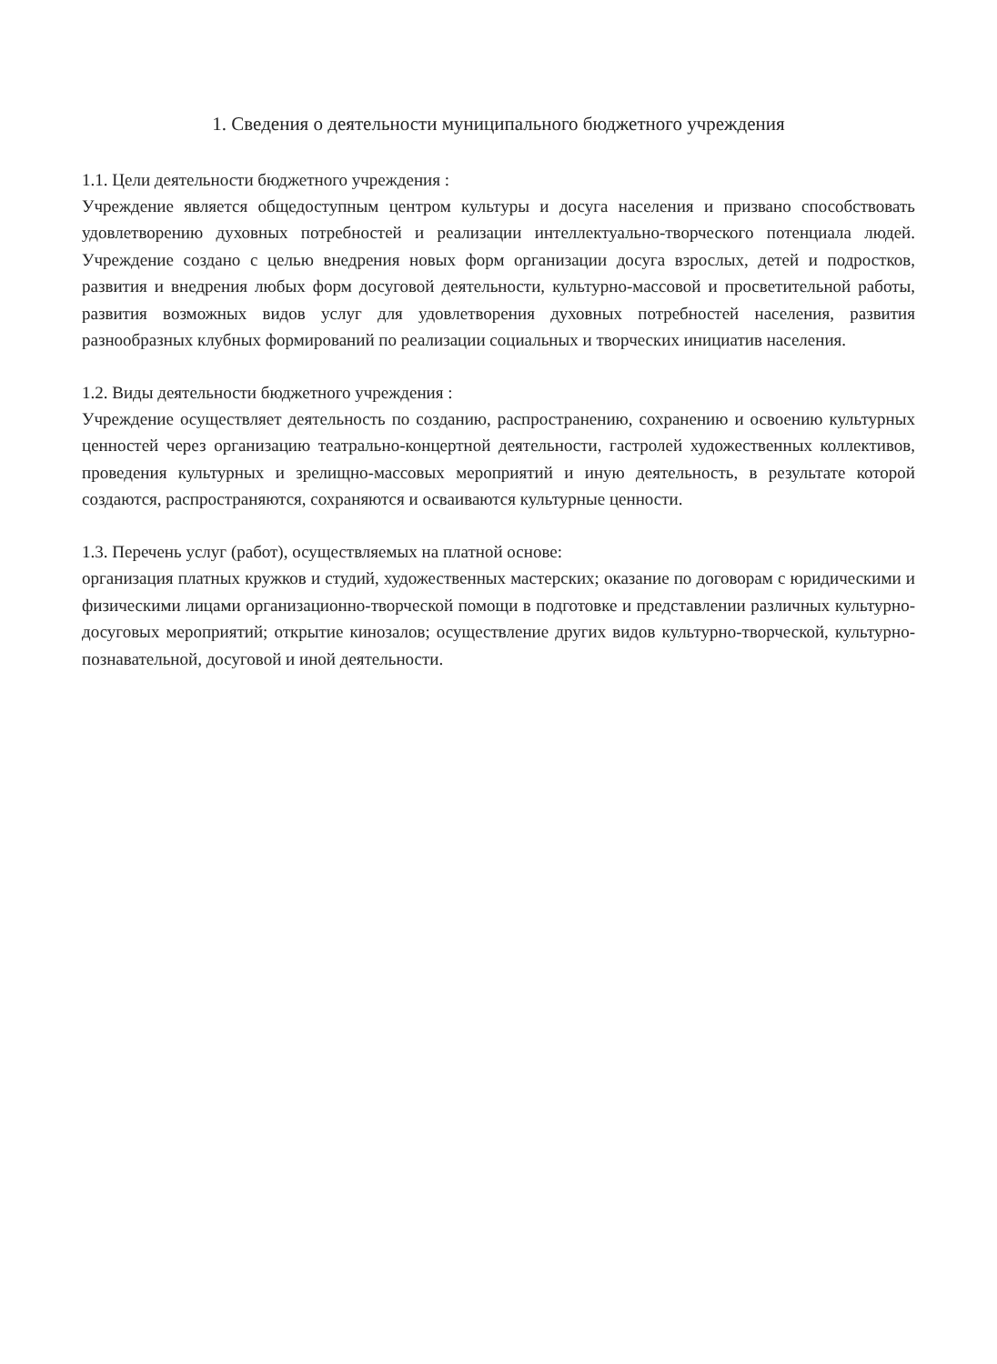1. Сведения о деятельности муниципального бюджетного учреждения
1.1. Цели деятельности бюджетного учреждения :
Учреждение является общедоступным центром культуры и досуга населения и призвано способствовать удовлетворению духовных потребностей и реализации интеллектуально-творческого потенциала людей. Учреждение создано с целью внедрения новых форм организации досуга взрослых, детей и подростков, развития и внедрения любых форм досуговой деятельности, культурно-массовой и просветительной работы, развития возможных видов услуг для удовлетворения духовных потребностей населения, развития разнообразных клубных формирований по реализации социальных и творческих инициатив населения.
1.2. Виды деятельности бюджетного учреждения :
Учреждение осуществляет деятельность по созданию, распространению, сохранению и освоению культурных ценностей через организацию театрально-концертной деятельности, гастролей художественных коллективов, проведения культурных и зрелищно-массовых мероприятий и иную деятельность, в результате которой создаются, распространяются, сохраняются и осваиваются культурные ценности.
1.3. Перечень услуг (работ), осуществляемых на платной основе:
организация платных кружков и студий, художественных мастерских; оказание по договорам с юридическими и физическими лицами организационно-творческой помощи в подготовке и представлении различных культурно-досуговых мероприятий; открытие кинозалов; осуществление других видов культурно-творческой, культурно-познавательной, досуговой и иной деятельности.